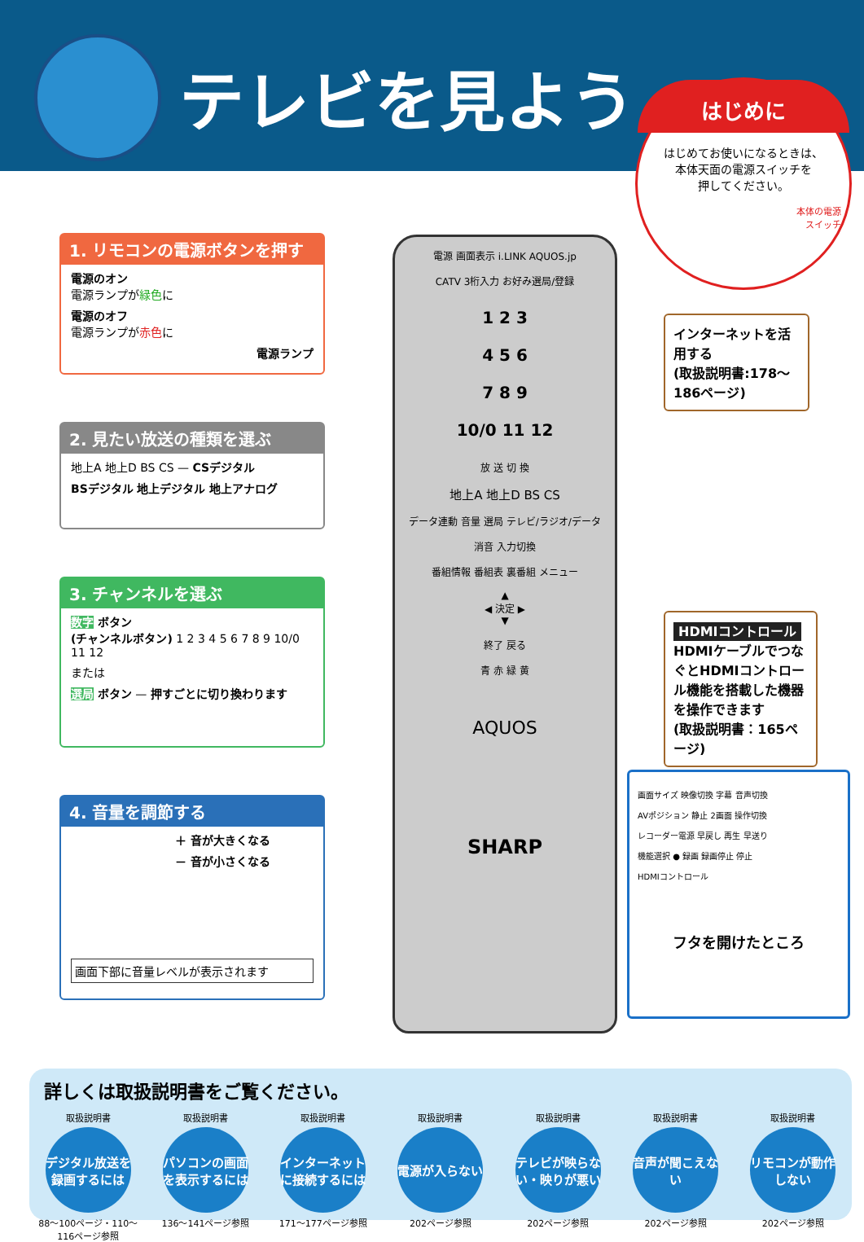テレビを見よう
はじめに
はじめてお使いになるときは、
本体天面の電源スイッチを
押してください。
本体の電源
スイッチ
1. リモコンの電源ボタンを押す
電源のオン
電源ランプが緑色に
電源のオフ
電源ランプが赤色に
電源ランプ
2. 見たい放送の種類を選ぶ
地上A 地上D BS CS — CSデジタル
BSデジタル 地上デジタル 地上アナログ
3. チャンネルを選ぶ
数字 ボタン
(チャンネルボタン) 1 2 3 4 5 6 7 8 9 10/0 11 12
または
選局 ボタン — 押すごとに切り換わります
4. 音量を調節する
＋ 音が大きくなる
－ 音が小さくなる
画面下部に音量レベルが表示されます
電源 画面表示 i.LINK AQUOS.jp
CATV 3桁入力 お好み選局/登録
1 2 3
4 5 6
7 8 9
10/0 11 12
放 送 切 換
地上A 地上D BS CS
データ連動 音量 選局 テレビ/ラジオ/データ
消音 入力切換
番組情報 番組表 裏番組 メニュー
▲
◀ 決定 ▶
▼
終了 戻る
青 赤 緑 黄
AQUOS
SHARP
インターネットを活用する
(取扱説明書:178〜186ページ)
HDMIコントロール
HDMIケーブルでつなぐとHDMIコントロール機能を搭載した機器を操作できます
(取扱説明書：165ページ)
画面サイズ 映像切換 字幕 音声切換
AVポジション 静止 2画面 操作切換
レコーダー電源 早戻し 再生 早送り
機能選択 ● 録画 録画停止 停止
HDMIコントロール
フタを開けたところ
詳しくは取扱説明書をご覧ください。
取扱説明書
デジタル放送を録画するには
88〜100ページ・110〜116ページ参照
取扱説明書
パソコンの画面を表示するには
136〜141ページ参照
取扱説明書
インターネットに接続するには
171〜177ページ参照
取扱説明書
電源が入らない
202ページ参照
取扱説明書
テレビが映らない・映りが悪い
202ページ参照
取扱説明書
音声が聞こえない
202ページ参照
取扱説明書
リモコンが動作しない
202ページ参照